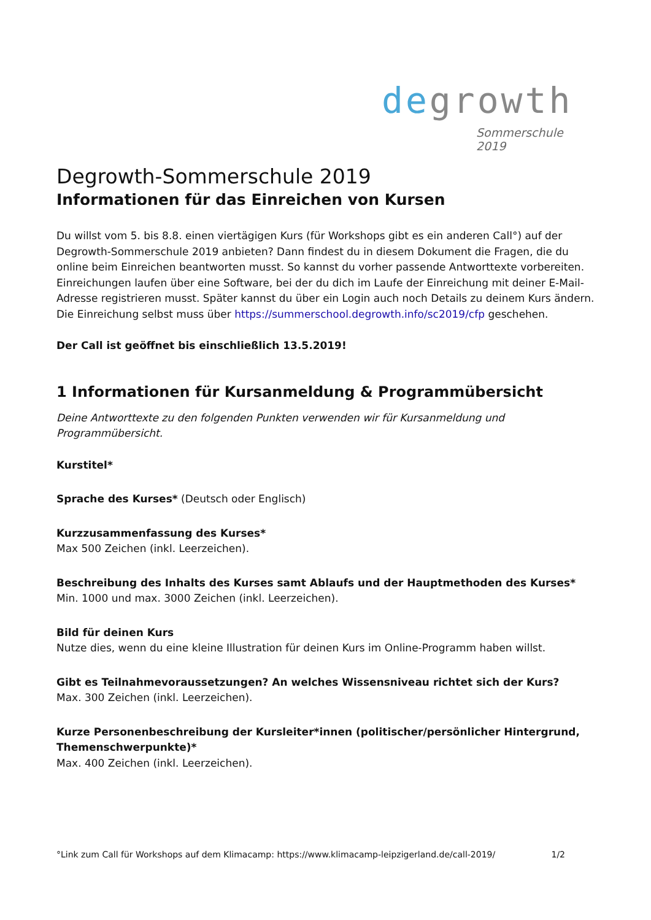degrowth
Sommerschule 2019
Degrowth-Sommerschule 2019
Informationen für das Einreichen von Kursen
Du willst vom 5. bis 8.8. einen viertägigen Kurs (für Workshops gibt es ein anderen Call°) auf der Degrowth-Sommerschule 2019 anbieten? Dann findest du in diesem Dokument die Fragen, die du online beim Einreichen beantworten musst. So kannst du vorher passende Antworttexte vorbereiten. Einreichungen laufen über eine Software, bei der du dich im Laufe der Einreichung mit deiner E-Mail-Adresse registrieren musst. Später kannst du über ein Login auch noch Details zu deinem Kurs ändern.
Die Einreichung selbst muss über https://summerschool.degrowth.info/sc2019/cfp geschehen.
Der Call ist geöffnet bis einschließlich 13.5.2019!
1 Informationen für Kursanmeldung & Programmübersicht
Deine Antworttexte zu den folgenden Punkten verwenden wir für Kursanmeldung und Programmübersicht.
Kurstitel*
Sprache des Kurses* (Deutsch oder Englisch)
Kurzzusammenfassung des Kurses*
Max 500 Zeichen (inkl. Leerzeichen).
Beschreibung des Inhalts des Kurses samt Ablaufs und der Hauptmethoden des Kurses*
Min. 1000 und max. 3000 Zeichen (inkl. Leerzeichen).
Bild für deinen Kurs
Nutze dies, wenn du eine kleine Illustration für deinen Kurs im Online-Programm haben willst.
Gibt es Teilnahmevoraussetzungen? An welches Wissensniveau richtet sich der Kurs?
Max. 300 Zeichen (inkl. Leerzeichen).
Kurze Personenbeschreibung der Kursleiter*innen (politischer/persönlicher Hintergrund, Themenschwerpunkte)*
Max. 400 Zeichen (inkl. Leerzeichen).
°Link zum Call für Workshops auf dem Klimacamp: https://www.klimacamp-leipzigerland.de/call-2019/ 1/2